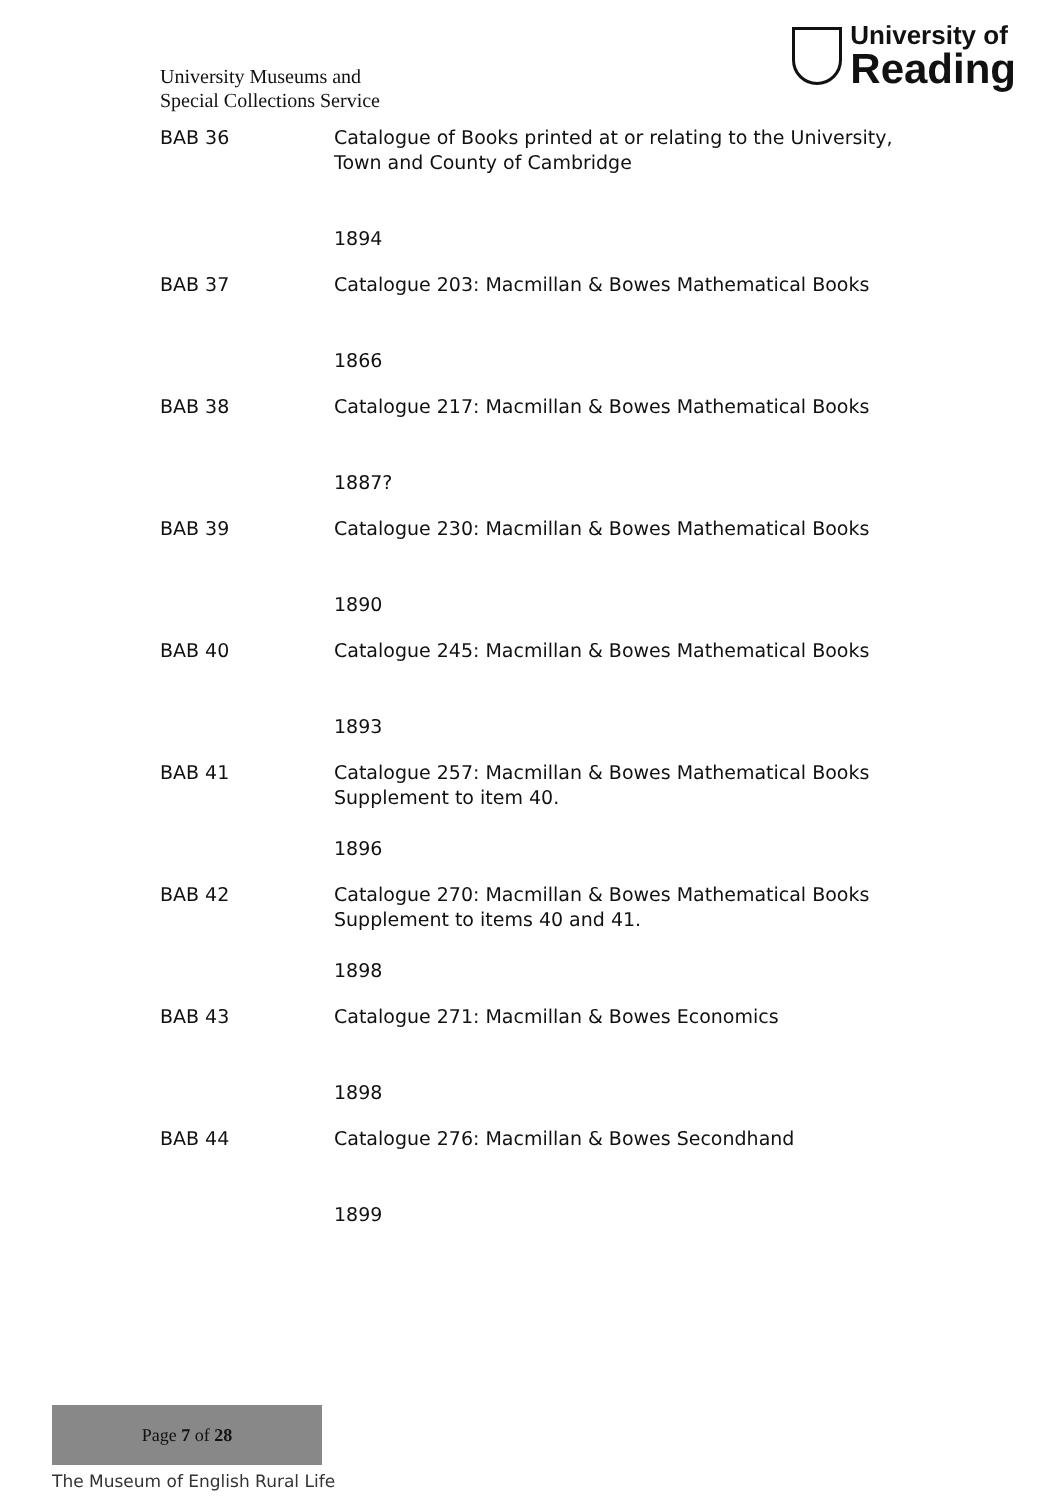University Museums and
Special Collections Service
University of
Reading
BAB 36 Catalogue of Books printed at or relating to the University, Town and County of Cambridge
1894
BAB 37 Catalogue 203: Macmillan & Bowes Mathematical Books
1866
BAB 38 Catalogue 217: Macmillan & Bowes Mathematical Books
1887?
BAB 39 Catalogue 230: Macmillan & Bowes Mathematical Books
1890
BAB 40 Catalogue 245: Macmillan & Bowes Mathematical Books
1893
BAB 41 Catalogue 257: Macmillan & Bowes Mathematical Books
Supplement to item 40.
1896
BAB 42 Catalogue 270: Macmillan & Bowes Mathematical Books
Supplement to items 40 and 41.
1898
BAB 43 Catalogue 271: Macmillan & Bowes Economics
1898
BAB 44 Catalogue 276: Macmillan & Bowes Secondhand
1899
Page 7 of 28
The Museum of English Rural Life